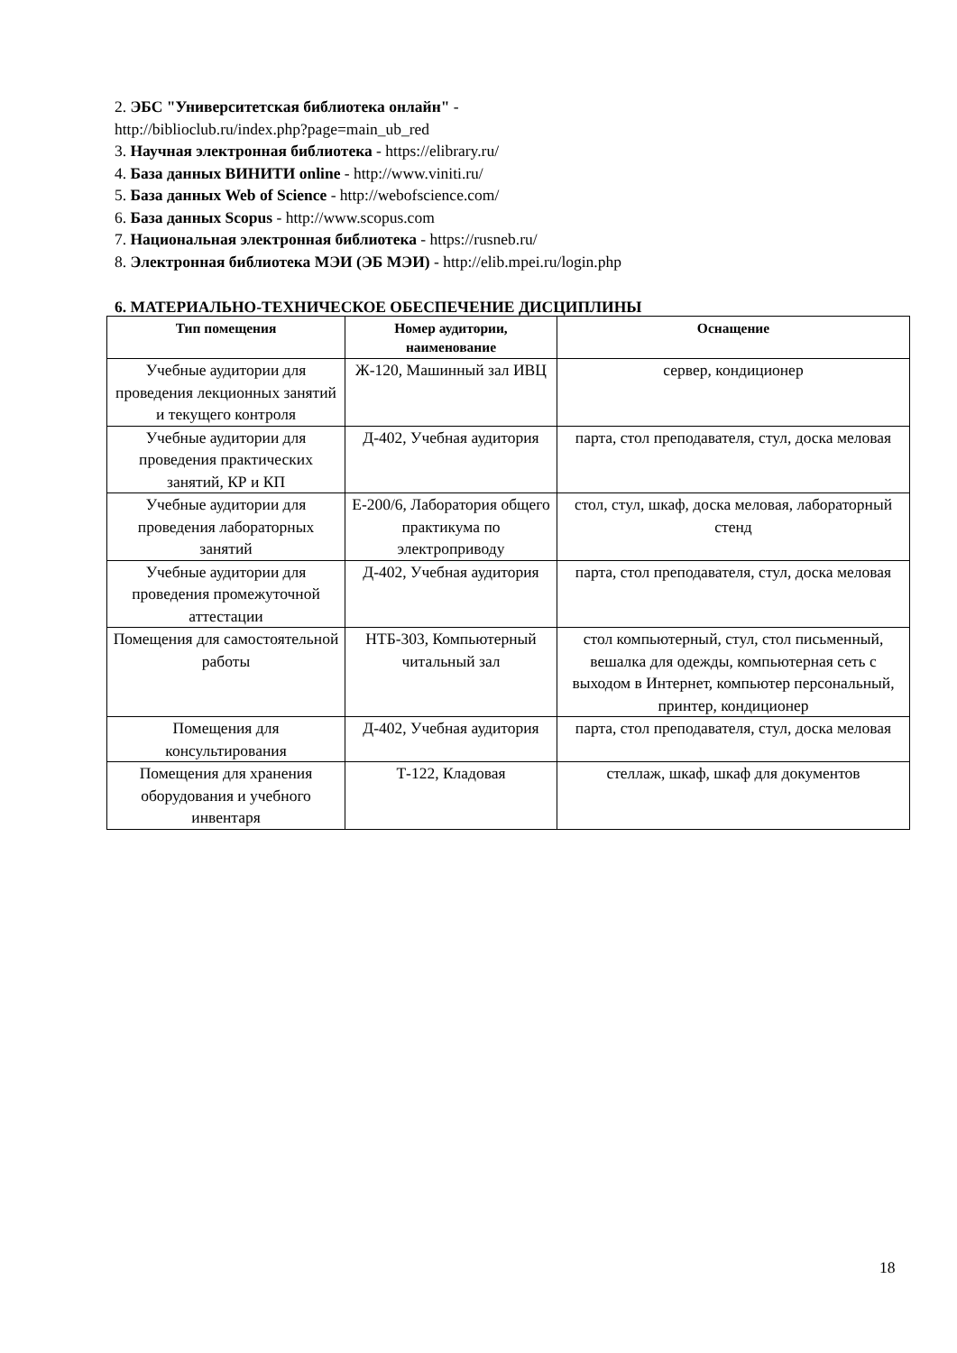2. ЭБС "Университетская библиотека онлайн" -
http://biblioclub.ru/index.php?page=main_ub_red
3. Научная электронная библиотека - https://elibrary.ru/
4. База данных ВИНИТИ online - http://www.viniti.ru/
5. База данных Web of Science - http://webofscience.com/
6. База данных Scopus - http://www.scopus.com
7. Национальная электронная библиотека - https://rusneb.ru/
8. Электронная библиотека МЭИ (ЭБ МЭИ) - http://elib.mpei.ru/login.php
6. МАТЕРИАЛЬНО-ТЕХНИЧЕСКОЕ ОБЕСПЕЧЕНИЕ ДИСЦИПЛИНЫ
| Тип помещения | Номер аудитории, наименование | Оснащение |
| --- | --- | --- |
| Учебные аудитории для проведения лекционных занятий и текущего контроля | Ж-120, Машинный зал ИВЦ | сервер, кондиционер |
| Учебные аудитории для проведения практических занятий, КР и КП | Д-402, Учебная аудитория | парта, стол преподавателя, стул, доска меловая |
| Учебные аудитории для проведения лабораторных занятий | Е-200/6, Лаборатория общего практикума по электроприводу | стол, стул, шкаф, доска меловая, лабораторный стенд |
| Учебные аудитории для проведения промежуточной аттестации | Д-402, Учебная аудитория | парта, стол преподавателя, стул, доска меловая |
| Помещения для самостоятельной работы | НТБ-303, Компьютерный читальный зал | стол компьютерный, стул, стол письменный, вешалка для одежды, компьютерная сеть с выходом в Интернет, компьютер персональный, принтер, кондиционер |
| Помещения для консультирования | Д-402, Учебная аудитория | парта, стол преподавателя, стул, доска меловая |
| Помещения для хранения оборудования и учебного инвентаря | Т-122, Кладовая | стеллаж, шкаф, шкаф для документов |
18